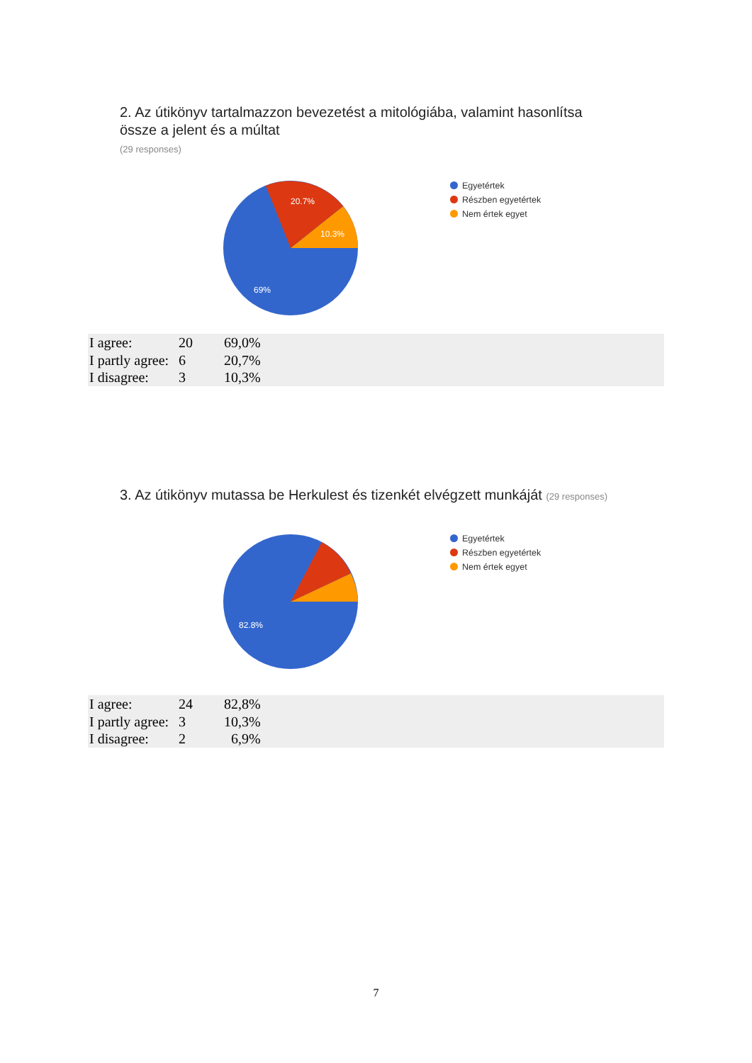2. Az útikönyv tartalmazzon bevezetést a mitológiába, valamint hasonlítsa
össze a jelent és a múltat
(29 responses)
20.7%
10.3%
69%
Egyetértek
Részben egyetértek
Nem értek egyet
| I agree: | 20 | 69,0% |
| I partly agree: | 6 | 20,7% |
| I disagree: | 3 | 10,3% |
3. Az útikönyv mutassa be Herkulest és tizenkét elvégzett munkáját (29 responses)
82.8%
Egyetértek
Részben egyetértek
Nem értek egyet
| I agree: | 24 | 82,8% |
| I partly agree: | 3 | 10,3% |
| I disagree: | 2 | 6,9% |
7